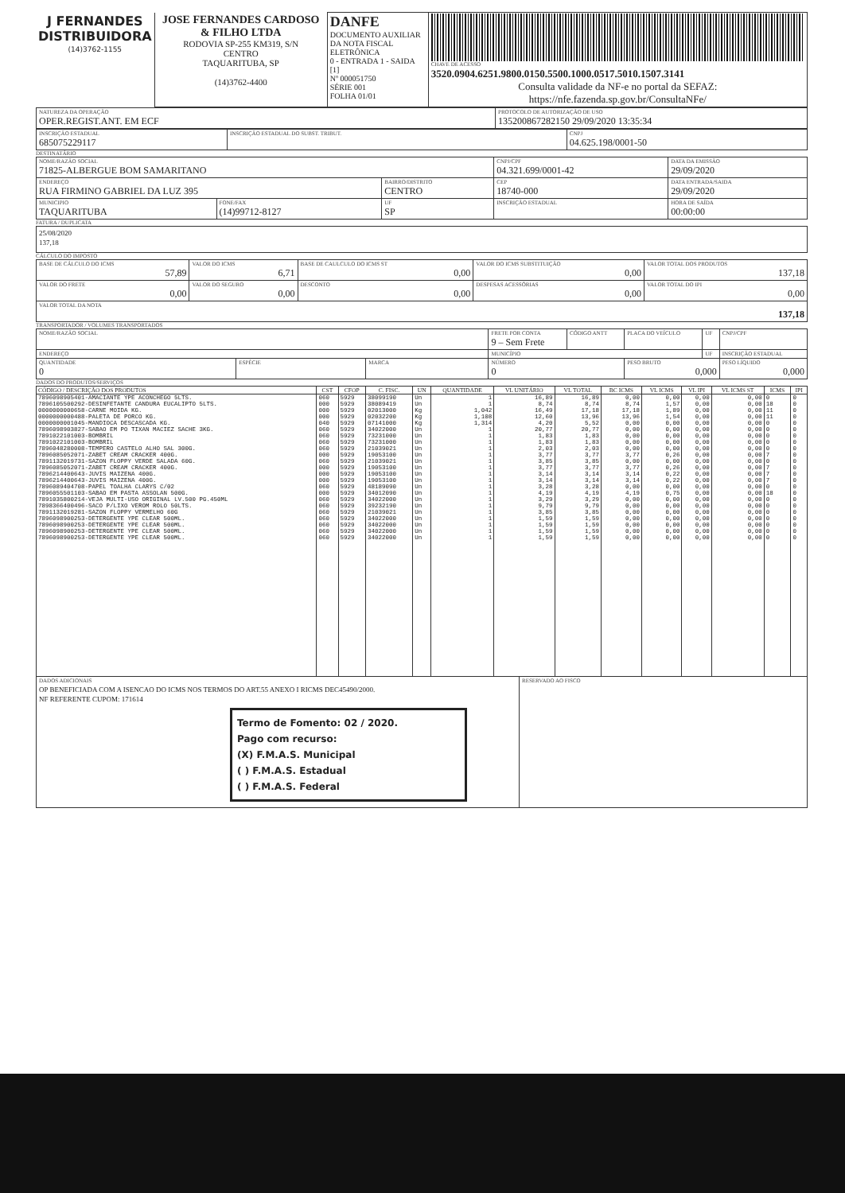| J FERNANDES DISTRIBUIDORA (14)3762-1155 | JOSE FERNANDES CARDOSO & FILHO LTDA RODOVIA SP-255 KM319, S/N CENTRO TAQUARITUBA, SP (14)3762-4400 | DANFE DOCUMENTO AUXILIAR DA NOTA FISCAL ELETRÔNICA 0 - ENTRADA 1 - SAIDA [1] Nº 000051750 SÉRIE 001 FOLHA 01/01 | CHAVE DE ACESSO 3520.0904.6251.9800.0150.5500.1000.0517.5010.1507.3141 Consulta validade da NF-e no portal da SEFAZ: https://nfe.fazenda.sp.gov.br/ConsultaNFe/ |
| NATUREZA DA OPERAÇÃO OPER.REGIST.ANT. EM ECF | PROTOCOLO DE AUTORIZAÇÃO DE USO 135200867282150 29/09/2020 13:35:34 |
| INSCRIÇÃO ESTADUAL 685075229117 | INSCRIÇÃO ESTADUAL DO SUBST. TRIBUT. | CNPJ 04.625.198/0001-50 |
DESTINATÁRIO
| NOME/RAZÃO SOCIAL 71825-ALBERGUE BOM SAMARITANO | | | CNPJ/CPF 04.321.699/0001-42 | | DATA DA EMISSÃO 29/09/2020 |
| ENDEREÇO RUA FIRMINO GABRIEL DA LUZ 395 | | BAIRRO/DISTRITO CENTRO | | CEP 18740-000 | DATA ENTRADA/SAIDA 29/09/2020 |
| MUNICIPIO TAQUARITUBA | FONE/FAX (14)99712-8127 | UF SP | INSCRIÇÃO ESTADUAL | | HORA DE SAÍDA 00:00:00 |
FATURA / DUPLICATA
| 25/08/2020 137,18 |
CÁLCULO DO IMPOSTO
| BASE DE CÁLCULO DO ICMS 57,89 | VALOR DO ICMS 6,71 | BASE DE CAULCULO DO ICMS ST 0,00 | VALOR DO ICMS SUBSTITUIÇÃO 0,00 | VALOR TOTAL DOS PRODUTOS 137,18 |
| VALOR DO FRETE 0,00 | VALOR DO SEGURO 0,00 | DESCONTO 0,00 | DESPESAS ACESSÓRIAS 0,00 | VALOR TOTAL DO IPI 0,00 |
| VALOR TOTAL DA NOTA 137,18 | | | | |
TRANSPORTADOR / VOLUMES TRANSPORTADOS
| NOME/RAZÃO SOCIAL | | | FRETE POR CONTA 9 – Sem Frete | CÓDIGO ANTT | PLACA DO VEÍCULO | UF | CNPJ/CPF |
| ENDEREÇO | | | MUNICÍPIO | | | UF | INSCRIÇÃO ESTADUAL |
| QUANTIDADE 0 | ESPÉCIE | MARCA | NÚMERO 0 | | PESO BRUTO 0,000 | | PESO LÍQUIDO 0,000 |
DADOS DO PRODUTOS/SERVIÇOS
| CÓDIGO / DESCRIÇÃO DOS PRODUTOS | CST | CFOP | C. FISC. | UN | QUANTIDADE | VL UNITÁRIO | VL TOTAL | BC ICMS | VL ICMS | VL IPI | VL ICMS ST | ICMS | IPI |
| --- | --- | --- | --- | --- | --- | --- | --- | --- | --- | --- | --- | --- | --- |
| 7896098905401-AMACIANTE YPE ACONCHEGO 5LTS. | 060 | 5929 | 38099190 | Un | 1 | 16,89 | 16,89 | 0,00 | 0,00 | 0,00 | 0,00 | 0 | 0 |
| 7896105500292-DESINFETANTE CANDURA EUCALIPTO 5LTS. | 000 | 5929 | 38089419 | Un | 1 | 8,74 | 8,74 | 8,74 | 1,57 | 0,00 | 0,00 | 18 | 0 |
| 0000000000658-CARNE MOIDA KG. | 000 | 5929 | 02013000 | Kg | 1,042 | 16,49 | 17,18 | 17,18 | 1,89 | 0,00 | 0,00 | 11 | 0 |
| 0000000000488-PALETA DE PORCO KG. | 000 | 5929 | 02032200 | Kg | 1,108 | 12,60 | 13,96 | 13,96 | 1,54 | 0,00 | 0,00 | 11 | 0 |
| 0000000001045-MANDIOCA DESCASCADA KG. | 040 | 5929 | 07141000 | Kg | 1,314 | 4,20 | 5,52 | 0,00 | 0,00 | 0,00 | 0,00 | 0 | 0 |
| 7896098903827-SABAO EM PO TIXAN MACIEZ SACHE 3KG. | 060 | 5929 | 34022000 | Un | 1 | 20,77 | 20,77 | 0,00 | 0,00 | 0,00 | 0,00 | 0 | 0 |
| 7891022101003-BOMBRIL | 060 | 5929 | 73231000 | Un | 1 | 1,83 | 1,83 | 0,00 | 0,00 | 0,00 | 0,00 | 0 | 0 |
| 7891022101003-BOMBRIL | 060 | 5929 | 73231000 | Un | 1 | 1,83 | 1,83 | 0,00 | 0,00 | 0,00 | 0,00 | 0 | 0 |
| 7896048280008-TEMPERO CASTELO ALHO SAL 300G. | 060 | 5929 | 21039021 | Un | 1 | 2,03 | 2,03 | 0,00 | 0,00 | 0,00 | 0,00 | 0 | 0 |
| 7896085052071-ZABET CREAM CRACKER 400G. | 000 | 5929 | 19053100 | Un | 1 | 3,77 | 3,77 | 3,77 | 0,26 | 0,00 | 0,00 | 7 | 0 |
| 7891132019731-SAZON FLOPPY VERDE SALADA 60G. | 060 | 5929 | 21039021 | Un | 1 | 3,85 | 3,85 | 0,00 | 0,00 | 0,00 | 0,00 | 0 | 0 |
| 7896085052071-ZABET CREAM CRACKER 400G. | 000 | 5929 | 19053100 | Un | 1 | 3,77 | 3,77 | 3,77 | 0,26 | 0,00 | 0,00 | 7 | 0 |
| 7896214400643-JUVIS MAIZENA 400G. | 000 | 5929 | 19053100 | Un | 1 | 3,14 | 3,14 | 3,14 | 0,22 | 0,00 | 0,00 | 7 | 0 |
| 7896214400643-JUVIS MAIZENA 400G. | 000 | 5929 | 19053100 | Un | 1 | 3,14 | 3,14 | 3,14 | 0,22 | 0,00 | 0,00 | 7 | 0 |
| 7896089404708-PAPEL TOALHA CLARYS C/02 | 060 | 5929 | 48189090 | Un | 1 | 3,28 | 3,28 | 0,00 | 0,00 | 0,00 | 0,00 | 0 | 0 |
| 7896055501103-SABAO EM PASTA ASSOLAN 500G. | 000 | 5929 | 34012090 | Un | 1 | 4,19 | 4,19 | 4,19 | 0,75 | 0,00 | 0,00 | 18 | 0 |
| 7891035800214-VEJA MULTI-USO ORIGINAL LV.500 PG.450ML | 060 | 5929 | 34022000 | Un | 1 | 3,29 | 3,29 | 0,00 | 0,00 | 0,00 | 0,00 | 0 | 0 |
| 7898366400496-SACO P/LIXO VEROM ROLO 50LTS. | 060 | 5929 | 39232190 | Un | 1 | 9,79 | 9,79 | 0,00 | 0,00 | 0,00 | 0,00 | 0 | 0 |
| 7891132019281-SAZON FLOPPY VERMELHO 60G | 060 | 5929 | 21039021 | Un | 1 | 3,85 | 3,85 | 0,00 | 0,00 | 0,00 | 0,00 | 0 | 0 |
| 7896098900253-DETERGENTE YPE CLEAR 500ML. | 060 | 5929 | 34022000 | Un | 1 | 1,59 | 1,59 | 0,00 | 0,00 | 0,00 | 0,00 | 0 | 0 |
| 7896098900253-DETERGENTE YPE CLEAR 500ML. | 060 | 5929 | 34022000 | Un | 1 | 1,59 | 1,59 | 0,00 | 0,00 | 0,00 | 0,00 | 0 | 0 |
| 7896098900253-DETERGENTE YPE CLEAR 500ML. | 060 | 5929 | 34022000 | Un | 1 | 1,59 | 1,59 | 0,00 | 0,00 | 0,00 | 0,00 | 0 | 0 |
| 7896098900253-DETERGENTE YPE CLEAR 500ML. | 060 | 5929 | 34022000 | Un | 1 | 1,59 | 1,59 | 0,00 | 0,00 | 0,00 | 0,00 | 0 | 0 |
| DADOS ADICIONAIS OP BENEFICIADA COM A ISENCAO DO ICMS NOS TERMOS DO ART.55 ANEXO I RICMS DEC45490/2000. NF REFERENTE CUPOM: 171614 Termo de Fomento: 02 / 2020. Pago com recurso: (X) F.M.A.S. Municipal ( ) F.M.A.S. Estadual ( ) F.M.A.S. Federal | RESERVADO AO FISCO |